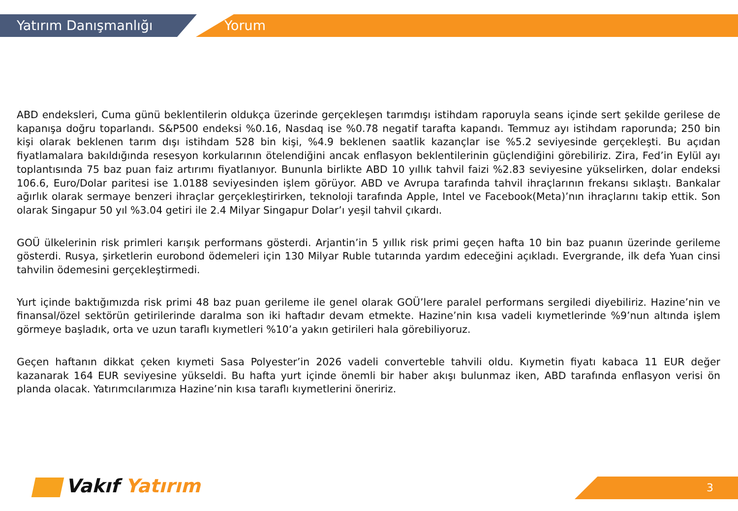Yatırım Danışmanlığı Yorum
ABD endeksleri, Cuma günü beklentilerin oldukça üzerinde gerçekleşen tarımdışı istihdam raporuyla seans içinde sert şekilde gerilese de kapanışa doğru toparlandı. S&P500 endeksi %0.16, Nasdaq ise %0.78 negatif tarafta kapandı. Temmuz ayı istihdam raporunda; 250 bin kişi olarak beklenen tarım dışı istihdam 528 bin kişi, %4.9 beklenen saatlik kazançlar ise %5.2 seviyesinde gerçekleşti. Bu açıdan fiyatlamalara bakıldığında resesyon korkularının ötelendiğini ancak enflasyon beklentilerinin güçlendiğini görebiliriz. Zira, Fed’in Eylül ayı toplantısında 75 baz puan faiz artırımı fiyatlanıyor. Bununla birlikte ABD 10 yıllık tahvil faizi %2.83 seviyesine yükselirken, dolar endeksi 106.6, Euro/Dolar paritesi ise 1.0188 seviyesinden işlem görüyor. ABD ve Avrupa tarafında tahvil ihraçlarının frekansı sıklaştı. Bankalar ağırlık olarak sermaye benzeri ihraçlar gerçekleştirirken, teknoloji tarafında Apple, Intel ve Facebook(Meta)’nın ihraçlarını takip ettik. Son olarak Singapur 50 yıl %3.04 getiri ile 2.4 Milyar Singapur Dolar’ı yeşil tahvil çıkardı.
GOÜ ülkelerinin risk primleri karışık performans gösterdi. Arjantin’in 5 yıllık risk primi geçen hafta 10 bin baz puanın üzerinde gerileme gösterdi. Rusya, şirketlerin eurobond ödemeleri için 130 Milyar Ruble tutarında yardım edeceğini açıkladı. Evergrande, ilk defa Yuan cinsi tahvilin ödemesini gerçekleştirmedi.
Yurt içinde baktığımızda risk primi 48 baz puan gerileme ile genel olarak GOÜ’lere paralel performans sergiledi diyebiliriz. Hazine’nin ve finansal/özel sektörün getirilerinde daralma son iki haftadır devam etmekte. Hazine’nin kısa vadeli kıymetlerinde %9’nun altında işlem görmeye başladık, orta ve uzun taraflı kıymetleri %10’a yakın getirileri hala görebiliyoruz.
Geçen haftanın dikkat çeken kıymeti Sasa Polyester’in 2026 vadeli converteble tahvili oldu. Kıymetin fiyatı kabaca 11 EUR değer kazanarak 164 EUR seviyesine yükseldi. Bu hafta yurt içinde önemli bir haber akışı bulunmaz iken, ABD tarafında enflasyon verisi ön planda olacak. Yatırımcılarımıza Hazine’nin kısa taraflı kıymetlerini öneririz.
Vakıf Yatırım 3